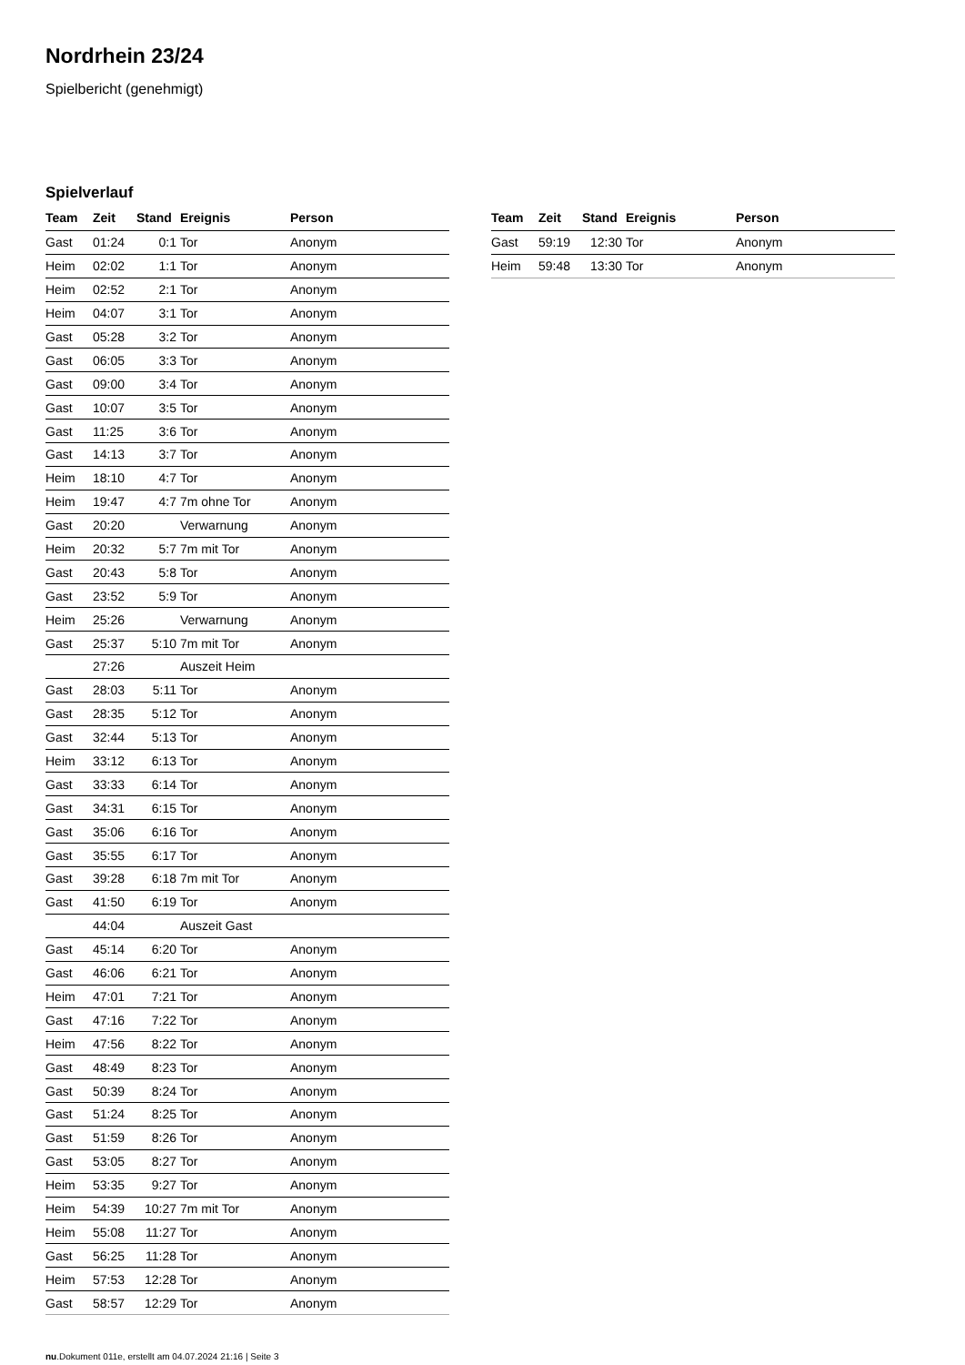Nordrhein 23/24
Spielbericht (genehmigt)
Spielverlauf
| Team | Zeit | Stand | Ereignis | Person |
| --- | --- | --- | --- | --- |
| Gast | 01:24 | 0:1 | Tor | Anonym |
| Heim | 02:02 | 1:1 | Tor | Anonym |
| Heim | 02:52 | 2:1 | Tor | Anonym |
| Heim | 04:07 | 3:1 | Tor | Anonym |
| Gast | 05:28 | 3:2 | Tor | Anonym |
| Gast | 06:05 | 3:3 | Tor | Anonym |
| Gast | 09:00 | 3:4 | Tor | Anonym |
| Gast | 10:07 | 3:5 | Tor | Anonym |
| Gast | 11:25 | 3:6 | Tor | Anonym |
| Gast | 14:13 | 3:7 | Tor | Anonym |
| Heim | 18:10 | 4:7 | Tor | Anonym |
| Heim | 19:47 | 4:7 | 7m ohne Tor | Anonym |
| Gast | 20:20 | | Verwarnung | Anonym |
| Heim | 20:32 | 5:7 | 7m mit Tor | Anonym |
| Gast | 20:43 | 5:8 | Tor | Anonym |
| Gast | 23:52 | 5:9 | Tor | Anonym |
| Heim | 25:26 | | Verwarnung | Anonym |
| Gast | 25:37 | 5:10 | 7m mit Tor | Anonym |
| | 27:26 | | Auszeit Heim | |
| Gast | 28:03 | 5:11 | Tor | Anonym |
| Gast | 28:35 | 5:12 | Tor | Anonym |
| Gast | 32:44 | 5:13 | Tor | Anonym |
| Heim | 33:12 | 6:13 | Tor | Anonym |
| Gast | 33:33 | 6:14 | Tor | Anonym |
| Gast | 34:31 | 6:15 | Tor | Anonym |
| Gast | 35:06 | 6:16 | Tor | Anonym |
| Gast | 35:55 | 6:17 | Tor | Anonym |
| Gast | 39:28 | 6:18 | 7m mit Tor | Anonym |
| Gast | 41:50 | 6:19 | Tor | Anonym |
| | 44:04 | | Auszeit Gast | |
| Gast | 45:14 | 6:20 | Tor | Anonym |
| Gast | 46:06 | 6:21 | Tor | Anonym |
| Heim | 47:01 | 7:21 | Tor | Anonym |
| Gast | 47:16 | 7:22 | Tor | Anonym |
| Heim | 47:56 | 8:22 | Tor | Anonym |
| Gast | 48:49 | 8:23 | Tor | Anonym |
| Gast | 50:39 | 8:24 | Tor | Anonym |
| Gast | 51:24 | 8:25 | Tor | Anonym |
| Gast | 51:59 | 8:26 | Tor | Anonym |
| Gast | 53:05 | 8:27 | Tor | Anonym |
| Heim | 53:35 | 9:27 | Tor | Anonym |
| Heim | 54:39 | 10:27 | 7m mit Tor | Anonym |
| Heim | 55:08 | 11:27 | Tor | Anonym |
| Gast | 56:25 | 11:28 | Tor | Anonym |
| Heim | 57:53 | 12:28 | Tor | Anonym |
| Gast | 58:57 | 12:29 | Tor | Anonym |
| Team | Zeit | Stand | Ereignis | Person |
| --- | --- | --- | --- | --- |
| Gast | 59:19 | 12:30 | Tor | Anonym |
| Heim | 59:48 | 13:30 | Tor | Anonym |
nu.Dokument 011e, erstellt am 04.07.2024 21:16 | Seite 3